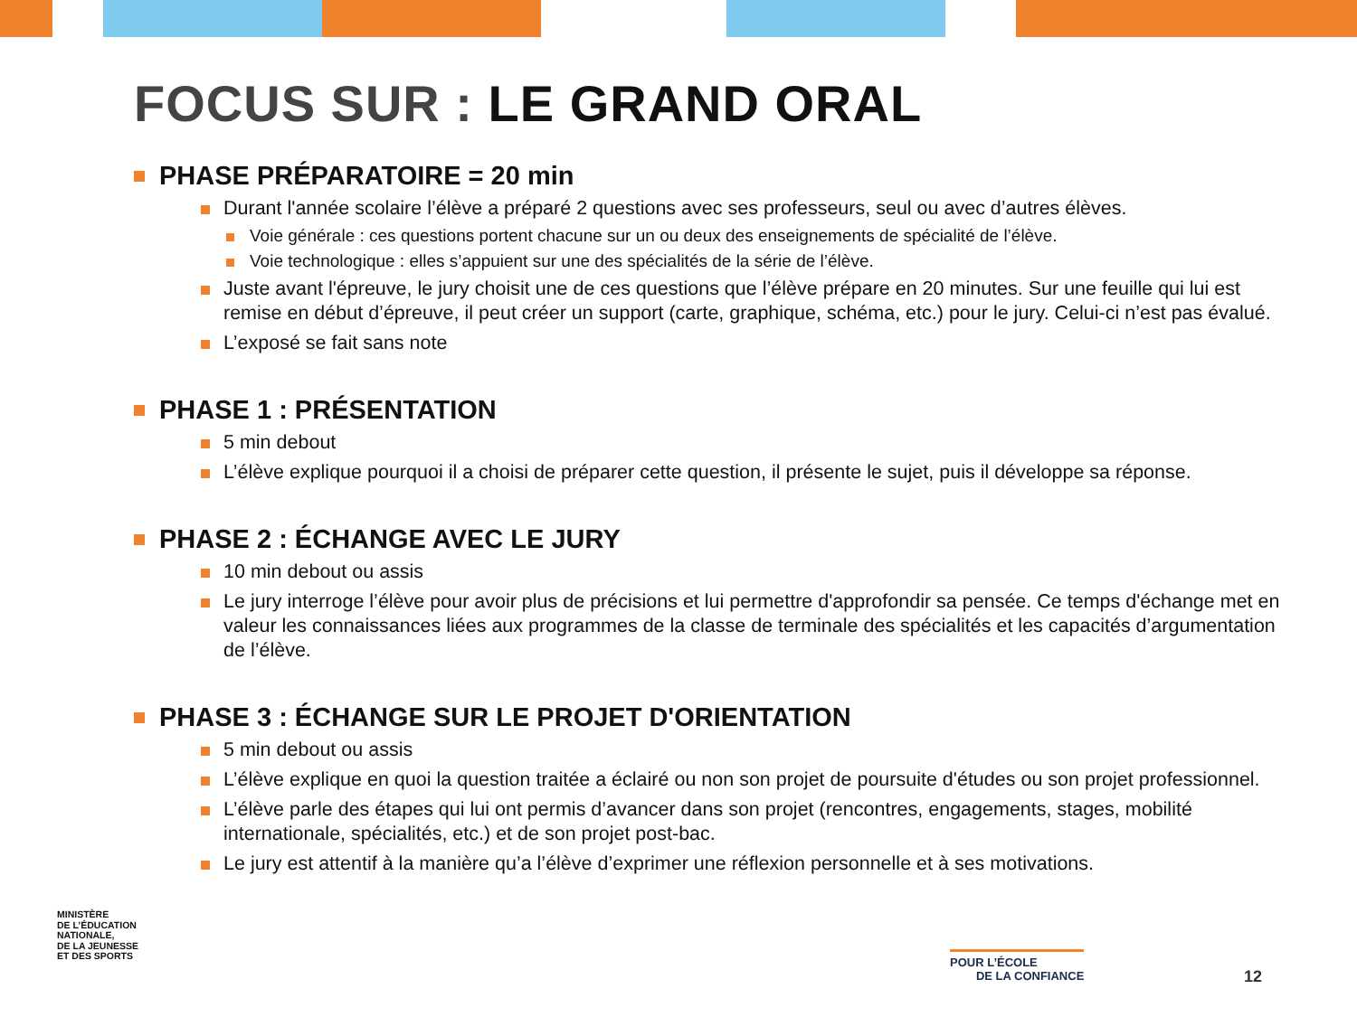FOCUS SUR : LE GRAND ORAL
PHASE PRÉPARATOIRE = 20 min
Durant l'année scolaire l’élève a préparé 2 questions avec ses professeurs, seul ou avec d’autres élèves.
Voie générale : ces questions portent chacune sur un ou deux des enseignements de spécialité de l’élève.
Voie technologique : elles s’appuient sur une des spécialités de la série de l’élève.
Juste avant l'épreuve, le jury choisit une de ces questions que l’élève prépare en 20 minutes. Sur une feuille qui lui est remise en début d’épreuve, il peut créer un support (carte, graphique, schéma, etc.) pour le jury. Celui-ci n’est pas évalué.
L’exposé se fait sans note
PHASE 1 : PRÉSENTATION
5 min debout
L’élève explique pourquoi il a choisi de préparer cette question, il présente le sujet, puis il développe sa réponse.
PHASE 2 : ÉCHANGE AVEC LE JURY
10 min debout ou assis
Le jury interroge l’élève pour avoir plus de précisions et lui permettre d'approfondir sa pensée. Ce temps d'échange met en valeur les connaissances liées aux programmes de la classe de terminale des spécialités et les capacités d’argumentation de l’élève.
PHASE 3 : ÉCHANGE SUR LE PROJET D'ORIENTATION
5 min debout ou assis
L’élève explique en quoi la question traitée a éclairé ou non son projet de poursuite d'études ou son projet professionnel.
L’élève parle des étapes qui lui ont permis d’avancer dans son projet (rencontres, engagements, stages, mobilité internationale, spécialités, etc.) et de son projet post-bac.
Le jury est attentif à la manière qu’a l’élève d’exprimer une réflexion personnelle et à ses motivations.
MINISTÈRE
DE L’ÉDUCATION
NATIONALE,
DE LA JEUNESSE
ET DES SPORTS
POUR L’ÉCOLE
DE LA CONFIANCE
12